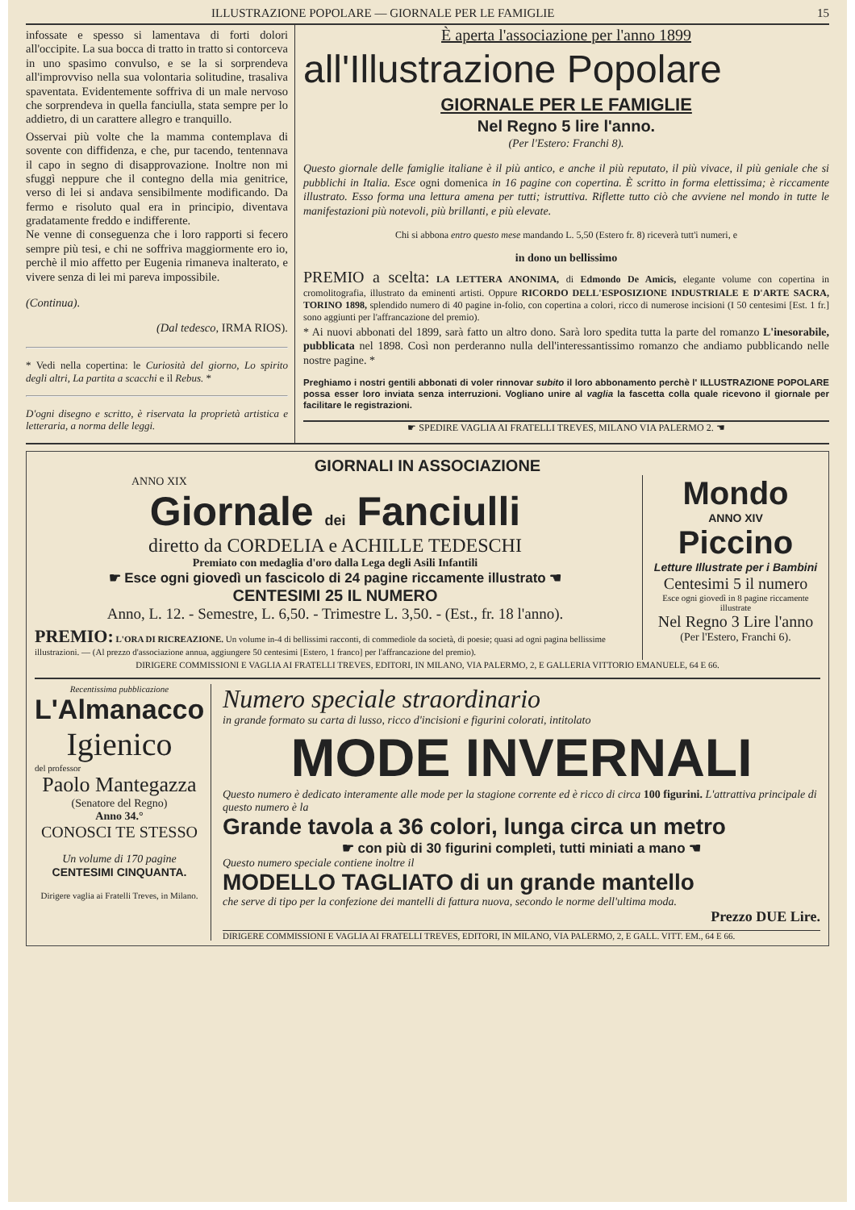ILLUSTRAZIONE POPOLARE — GIORNALE PER LE FAMIGLIE 15
infossate e spesso si lamentava di forti dolori all'occipite. La sua bocca di tratto in tratto si contorceva in uno spasimo convulso, e se la si sorprendeva all'improvviso nella sua volontaria solitudine, trasaliva spaventata. Evidentemente soffriva di un male nervoso che sorprendeva in quella fanciulla, stata sempre per lo addietro, di un carattere allegro e tranquillo.
Osservai più volte che la mamma contemplava di sovente con diffidenza, e che, pur tacendo, tentennava il capo in segno di disapprovazione. Inoltre non mi sfuggì neppure che il contegno della mia genitrice, verso di lei si andava sensibilmente modificando. Da fermo e risoluto qual era in principio, diventava gradatamente freddo e indifferente.
Ne venne di conseguenza che i loro rapporti si fecero sempre più tesi, e chi ne soffriva maggiormente ero io, perchè il mio affetto per Eugenia rimaneva inalterato, e vivere senza di lei mi pareva impossibile.
(Continua).
(Dal tedesco, IRMA RIOS).
* Vedi nella copertina: le Curiosità del giorno, Lo spirito degli altri, La partita a scacchi e il Rebus. *
D'ogni disegno e scritto, è riservata la proprietà artistica e letteraria, a norma delle leggi.
È aperta l'associazione per l'anno 1899
all'Illustrazione Popolare
GIORNALE PER LE FAMIGLIE
Nel Regno 5 lire l'anno.
(Per l'Estero: Franchi 8).
Questo giornale delle famiglie italiane è il più antico, e anche il più reputato, il più vivace, il più geniale che si pubblichi in Italia. Esce ogni domenica in 16 pagine con copertina. È scritto in forma elettissima; è riccamente illustrato. Esso forma una lettura amena per tutti; istruttiva. Riflette tutto ciò che avviene nel mondo in tutte le manifestazioni più notevoli, più brillanti, e più elevate.
Chi si abbona entro questo mese mandando L. 5,50 (Estero fr. 8) riceverà tutt'i numeri, e
in dono un bellissimo
PREMIO a scelta: LA LETTERA ANONIMA, di Edmondo De Amicis, elegante volume con copertina in cromolitografia, illustrato da eminenti artisti. Oppure RICORDO DELL'ESPOSIZIONE INDUSTRIALE E D'ARTE SACRA, TORINO 1898, splendido numero di 40 pagine in-folio, con copertina a colori, ricco di numerose incisioni (I 50 centesimi [Est. 1 fr.] sono aggiunti per l'affrancazione del premio).
* Ai nuovi abbonati del 1899, sarà fatto un altro dono. Sarà loro spedita tutta la parte del romanzo L'inesorabile, pubblicata nel 1898. Così non perderanno nulla dell'interessantissimo romanzo che andiamo pubblicando nelle nostre pagine. *
Preghiamo i nostri gentili abbonati di voler rinnovar subito il loro abbonamento perchè l' ILLUSTRAZIONE POPOLARE possa esser loro inviata senza interruzioni. Vogliano unire al vaglia la fascetta colla quale ricevono il giornale per facilitare le registrazioni.
☛ SPEDIRE VAGLIA AI FRATELLI TREVES, MILANO VIA PALERMO 2. ☚
GIORNALI IN ASSOCIAZIONE
ANNO XIX
Giornale dei Fanciulli
diretto da CORDELIA e ACHILLE TEDESCHI
Premiato con medaglia d'oro dalla Lega degli Asili Infantili
☛ Esce ogni giovedì un fascicolo di 24 pagine riccamente illustrato ☚
CENTESIMI 25 IL NUMERO
Anno, L. 12. - Semestre, L. 6,50. - Trimestre L. 3,50. - (Est., fr. 18 l'anno).
PREMIO: L'ORA DI RICREAZIONE. Un volume in-4 di bellissimi racconti, di commediole da società, di poesie; quasi ad ogni pagina bellissime illustrazioni. — (Al prezzo d'associazione annua, aggiungere 50 centesimi [Estero, 1 franco] per l'affrancazione del premio).
Mondo
ANNO XIV
Piccino
Letture Illustrate per i Bambini
Centesimi 5 il numero
Esce ogni giovedì in 8 pagine riccamente illustrate
Nel Regno 3 Lire l'anno
(Per l'Estero, Franchi 6).
DIRIGERE COMMISSIONI E VAGLIA AI FRATELLI TREVES, EDITORI, IN MILANO, VIA PALERMO, 2, E GALLERIA VITTORIO EMANUELE, 64 E 66.
Recentissima pubblicazione
L'Almanacco
Igienico
del professor
Paolo Mantegazza
(Senatore del Regno)
Anno 34.°
CONOSCI TE STESSO
Un volume di 170 pagine
CENTESIMI CINQUANTA.
Dirigere vaglia ai Fratelli Treves, in Milano.
Numero speciale straordinario
in grande formato su carta di lusso, ricco d'incisioni e figurini colorati, intitolato
MODE INVERNALI
Questo numero è dedicato interamente alle mode per la stagione corrente ed è ricco di circa 100 figurini. L'attrattiva principale di questo numero è la
Grande tavola a 36 colori, lunga circa un metro
☛ con più di 30 figurini completi, tutti miniati a mano ☚
Questo numero speciale contiene inoltre il
MODELLO TAGLIATO di un grande mantello
che serve di tipo per la confezione dei mantelli di fattura nuova, secondo le norme dell'ultima moda.
Prezzo DUE Lire.
DIRIGERE COMMISSIONI E VAGLIA AI FRATELLI TREVES, EDITORI, IN MILANO, VIA PALERMO, 2, E GALL. VITT. EM., 64 E 66.